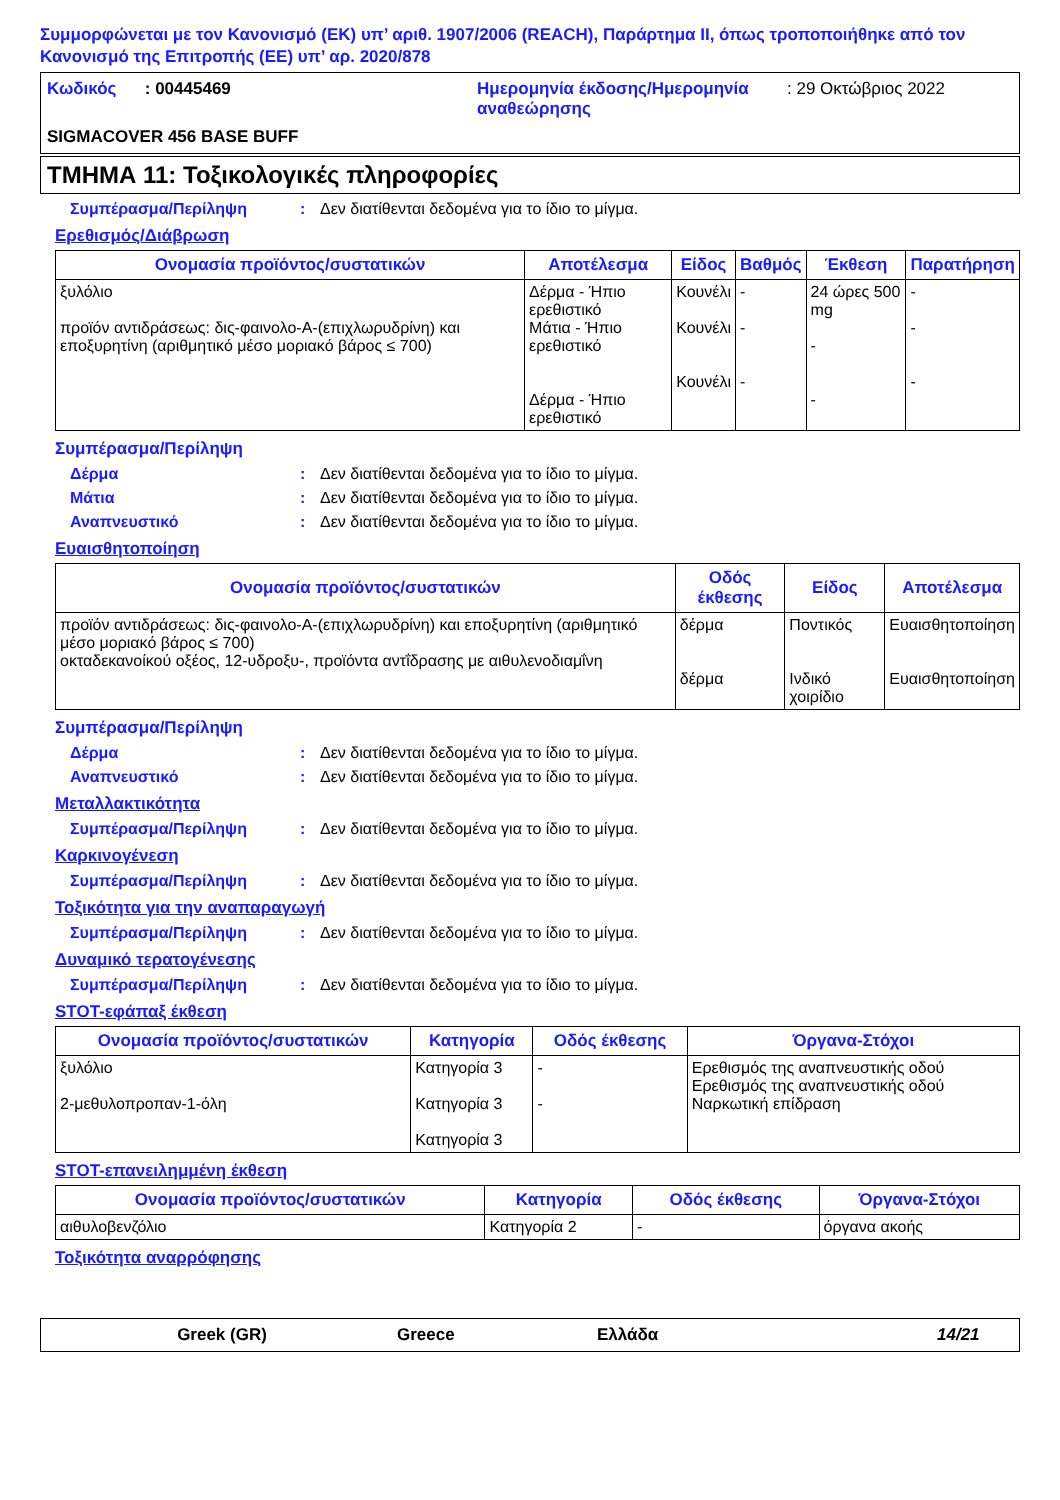Συμμορφώνεται με τον Κανονισμό (ΕΚ) υπ’ αριθ. 1907/2006 (REACH), Παράρτημα II, όπως τροποποιήθηκε από τον Κανονισμό της Επιτροπής (ΕΕ) υπ’ αρ. 2020/878
Κωδικός : 00445469 Ημερομηνία έκδοσης/Ημερομηνία αναθεώρησης
: 29 Οκτώβριος 2022
SIGMACOVER 456 BASE BUFF
ΤΜΗΜΑ 11: Τοξικολογικές πληροφορίες
Συμπέρασμα/Περίληψη: Δεν διατίθενται δεδομένα για το ίδιο το μίγμα.
Ερεθισμός/Διάβρωση
| Ονομασία προϊόντος/συστατικών | Αποτέλεσμα | Είδος | Βαθμός | Έκθεση | Παρατήρηση |
| --- | --- | --- | --- | --- | --- |
| ξυλόλιο προϊόν αντιδράσεως: δις-φαινολο-A-(επιχλωρυδρίνη) και εποξυρητίνη (αριθμητικό μέσο μοριακό βάρος ≤ 700) | Δέρμα - Ήπιο ερεθιστικό Μάτια - Ήπιο ερεθιστικό Δέρμα - Ήπιο ερεθιστικό | Κουνέλι Κουνέλι Κουνέλι | - - - | 24 ώρες 500 mg - - | - - - |
Συμπέρασμα/Περίληψη
Δέρμα: Δεν διατίθενται δεδομένα για το ίδιο το μίγμα.
Μάτια: Δεν διατίθενται δεδομένα για το ίδιο το μίγμα.
Αναπνευστικό: Δεν διατίθενται δεδομένα για το ίδιο το μίγμα.
Ευαισθητοποίηση
| Ονομασία προϊόντος/συστατικών | Οδός έκθεσης | Είδος | Αποτέλεσμα |
| --- | --- | --- | --- |
| προϊόν αντιδράσεως: δις-φαινολο-A-(επιχλωρυδρίνη) και εποξυρητίνη (αριθμητικό μέσο μοριακό βάρος ≤ 700) οκταδεκανοίκού οξέος, 12-υδροξυ-, προϊόντα αντΐδρασης με αιθυλενοδιαμΐνη | δέρμα δέρμα | Ποντικός Ινδικό χοιρίδιο | Ευαισθητοποίηση Ευαισθητοποίηση |
Συμπέρασμα/Περίληψη
Δέρμα: Δεν διατίθενται δεδομένα για το ίδιο το μίγμα.
Αναπνευστικό: Δεν διατίθενται δεδομένα για το ίδιο το μίγμα.
Μεταλλακτικότητα
Συμπέρασμα/Περίληψη: Δεν διατίθενται δεδομένα για το ίδιο το μίγμα.
Καρκινογένεση
Συμπέρασμα/Περίληψη: Δεν διατίθενται δεδομένα για το ίδιο το μίγμα.
Τοξικότητα για την αναπαραγωγή
Συμπέρασμα/Περίληψη: Δεν διατίθενται δεδομένα για το ίδιο το μίγμα.
Δυναμικό τερατογένεσης
Συμπέρασμα/Περίληψη: Δεν διατίθενται δεδομένα για το ίδιο το μίγμα.
STOT-εφάπαξ έκθεση
| Ονομασία προϊόντος/συστατικών | Κατηγορία | Οδός έκθεσης | Όργανα-Στόχοι |
| --- | --- | --- | --- |
| ξυλόλιο 2-μεθυλοπροπαν-1-όλη | Κατηγορία 3 Κατηγορία 3 Κατηγορία 3 | - - | Ερεθισμός της αναπνευστικής οδού Ερεθισμός της αναπνευστικής οδού Ναρκωτική επίδραση |
STOT-επανειλημμένη έκθεση
| Ονομασία προϊόντος/συστατικών | Κατηγορία | Οδός έκθεσης | Όργανα-Στόχοι |
| --- | --- | --- | --- |
| αιθυλοβενζόλιο | Κατηγορία 2 | - | όργανα ακοής |
Τοξικότητα αναρρόφησης
Greek (GR) Greece Ελλάδα 14/21